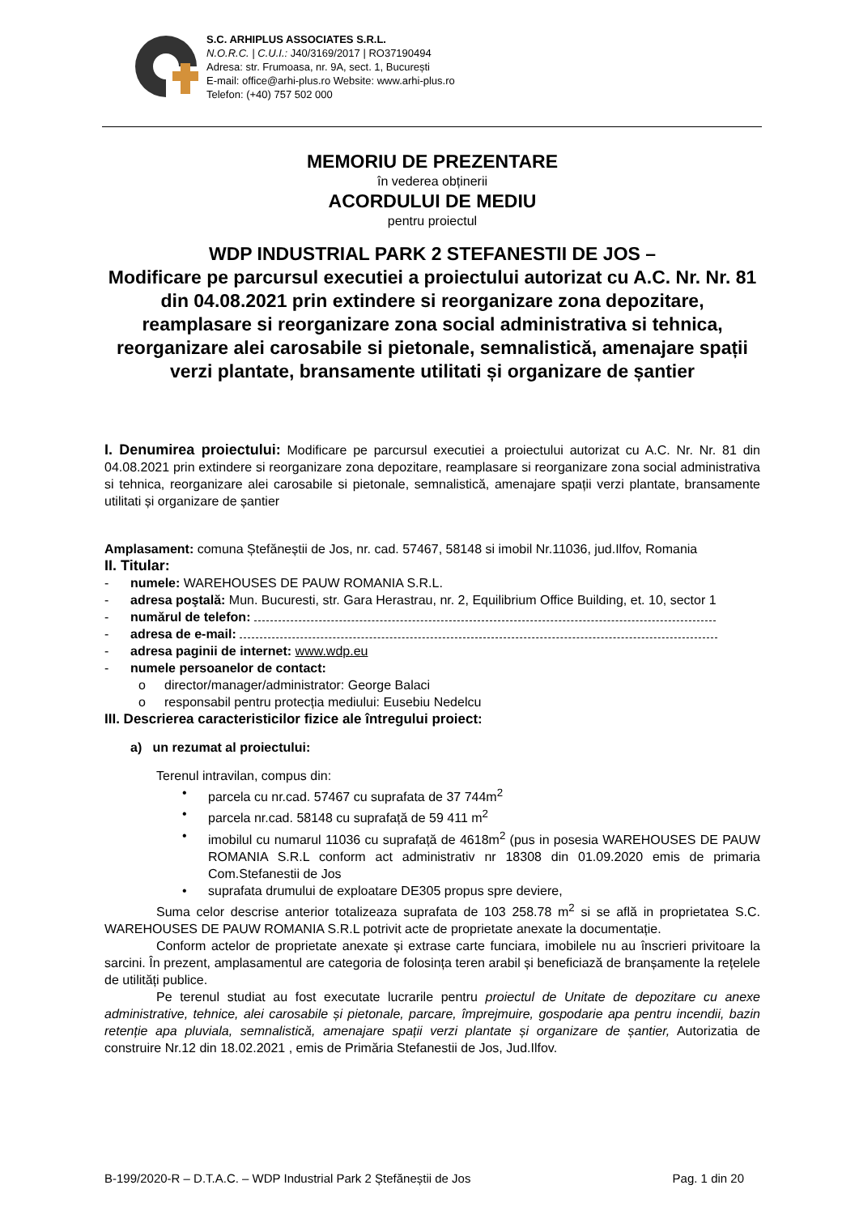S.C. ARHIPLUS ASSOCIATES S.R.L.
N.O.R.C. | C.U.I.: J40/3169/2017 | RO37190494
Adresa: str. Frumoasa, nr. 9A, sect. 1, București
E-mail: office@arhi-plus.ro Website: www.arhi-plus.ro
Telefon: (+40) 757 502 000
MEMORIU DE PREZENTARE
în vederea obținerii
ACORDULUI DE MEDIU
pentru proiectul
WDP INDUSTRIAL PARK 2 STEFANESTII DE JOS –
Modificare pe parcursul executiei a proiectului autorizat cu A.C. Nr. Nr. 81 din 04.08.2021 prin extindere si reorganizare zona depozitare, reamplasare si reorganizare zona social administrativa si tehnica, reorganizare alei carosabile si pietonale, semnalistică, amenajare spații verzi plantate, bransamente utilitati și organizare de șantier
I. Denumirea proiectului: Modificare pe parcursul executiei a proiectului autorizat cu A.C. Nr. Nr. 81 din 04.08.2021 prin extindere si reorganizare zona depozitare, reamplasare si reorganizare zona social administrativa si tehnica, reorganizare alei carosabile si pietonale, semnalistică, amenajare spații verzi plantate, bransamente utilitati și organizare de șantier
Amplasament: comuna Ștefăneștii de Jos, nr. cad. 57467, 58148 si imobil Nr.11036, jud.Ilfov, Romania
II. Titular:
- numele: WAREHOUSES DE PAUW ROMANIA S.R.L.
- adresa poştală: Mun. Bucuresti, str. Gara Herastrau, nr. 2, Equilibrium Office Building, et. 10, sector 1
- numărul de telefon:
- adresa de e-mail:
- adresa paginii de internet: www.wdp.eu
- numele persoanelor de contact:
o director/manager/administrator: George Balaci
o responsabil pentru protecția mediului: Eusebiu Nedelcu
III. Descrierea caracteristicilor fizice ale întregului proiect:
a) un rezumat al proiectului:
Terenul intravilan, compus din:
• parcela cu nr.cad. 57467 cu suprafata de 37 744m<sup>2</sup>
• parcela nr.cad. 58148 cu suprafață de 59 411 m<sup>2</sup>
• imobilul cu numarul 11036 cu suprafață de 4618m<sup>2</sup> (pus in posesia WAREHOUSES DE PAUW ROMANIA S.R.L conform act administrativ nr 18308 din 01.09.2020 emis de primaria Com.Stefanestii de Jos
• suprafata drumului de exploatare DE305 propus spre deviere,
Suma celor descrise anterior totalizeaza suprafata de 103 258.78 m<sup>2</sup> si se află in proprietatea S.C. WAREHOUSES DE PAUW ROMANIA S.R.L potrivit acte de proprietate anexate la documentație.
Conform actelor de proprietate anexate și extrase carte funciara, imobilele nu au înscrieri privitoare la sarcini. În prezent, amplasamentul are categoria de folosința teren arabil și beneficiază de branșamente la rețelele de utilități publice.
Pe terenul studiat au fost executate lucrarile pentru proiectul de Unitate de depozitare cu anexe administrative, tehnice, alei carosabile și pietonale, parcare, împrejmuire, gospodarie apa pentru incendii, bazin retenție apa pluviala, semnalistică, amenajare spații verzi plantate și organizare de șantier, Autorizatia de construire Nr.12 din 18.02.2021 , emis de Primăria Stefanestii de Jos, Jud.Ilfov.
B-199/2020-R – D.T.A.C. – WDP Industrial Park 2 Ștefăneștii de Jos Pag. 1 din 20